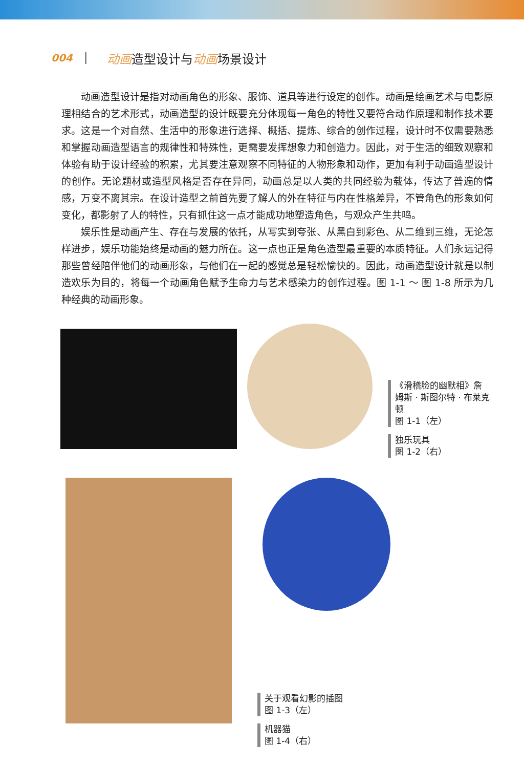004
动画造型设计与动画场景设计
动画造型设计是指对动画角色的形象、服饰、道具等进行设定的创作。动画是绘画艺术与电影原理相结合的艺术形式，动画造型的设计既要充分体现每一角色的特性又要符合动作原理和制作技术要求。这是一个对自然、生活中的形象进行选择、概括、提炼、综合的创作过程，设计时不仅需要熟悉和掌握动画造型语言的规律性和特殊性，更需要发挥想象力和创造力。因此，对于生活的细致观察和体验有助于设计经验的积累，尤其要注意观察不同特征的人物形象和动作，更加有利于动画造型设计的创作。无论题材或造型风格是否存在异同，动画总是以人类的共同经验为载体，传达了普遍的情感，万变不离其宗。在设计造型之前首先要了解人的外在特征与内在性格差异，不管角色的形象如何变化，都影射了人的特性，只有抓住这一点才能成功地塑造角色，与观众产生共鸣。
娱乐性是动画产生、存在与发展的依托，从写实到夸张、从黑白到彩色、从二维到三维，无论怎样进步，娱乐功能始终是动画的魅力所在。这一点也正是角色造型最重要的本质特征。人们永远记得那些曾经陪伴他们的动画形象，与他们在一起的感觉总是轻松愉快的。因此，动画造型设计就是以制造欢乐为目的，将每一个动画角色赋予生命力与艺术感染力的创作过程。图 1-1 ～ 图 1-8 所示为几种经典的动画形象。
《滑稽脸的幽默相》詹姆斯 · 斯图尔特 · 布莱克顿
图 1-1（左）
独乐玩具
图 1-2（右）
关于观看幻影的插图
图 1-3（左）
机器猫
图 1-4（右）